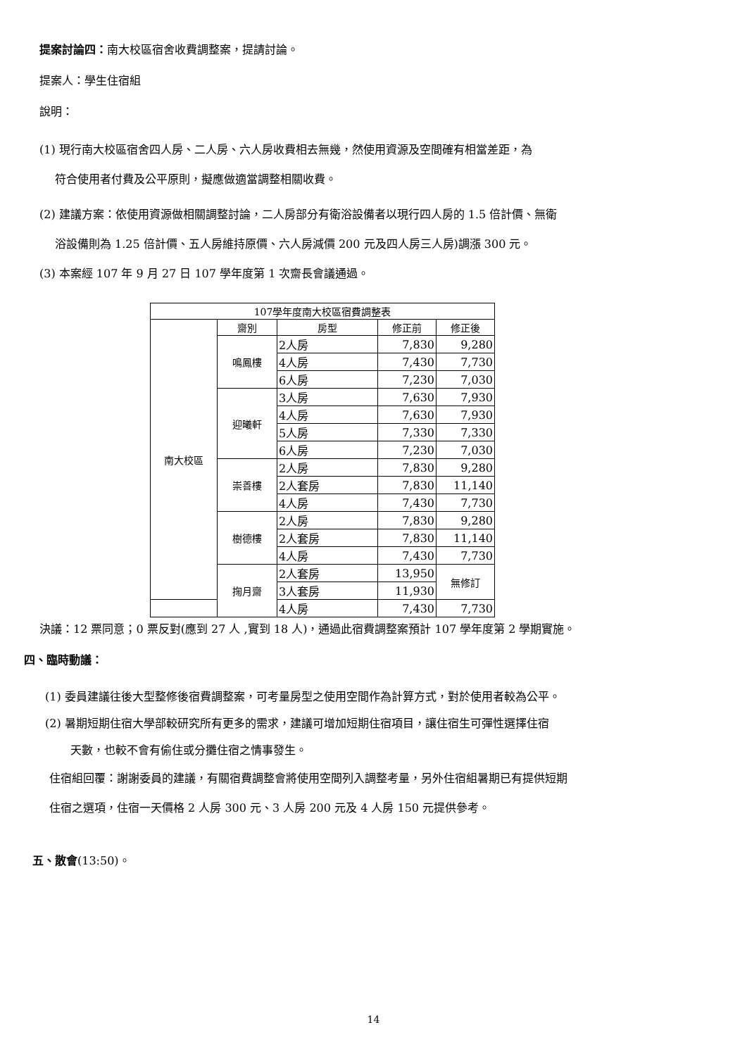提案討論四：南大校區宿舍收費調整案，提請討論。
提案人：學生住宿組
說明：
(1) 現行南大校區宿舍四人房、二人房、六人房收費相去無幾，然使用資源及空間確有相當差距，為
符合使用者付費及公平原則，擬應做適當調整相關收費。
(2) 建議方案：依使用資源做相關調整討論，二人房部分有衛浴設備者以現行四人房的 1.5 倍計價、無衛
浴設備則為 1.25 倍計價、五人房維持原價、六人房減價 200 元及四人房三人房)調漲 300 元。
(3) 本案經 107 年 9 月 27 日 107 學年度第 1 次齋長會議通過。
| 107學年度南大校區宿費調整表 | | | | |
| --- | --- | --- | --- | --- |
| 南大校區 | 齋別 | 房型 | 修正前 | 修正後 |
| | 鳴鳳樓 | 2人房 | 7,830 | 9,280 |
| | | 4人房 | 7,430 | 7,730 |
| | | 6人房 | 7,230 | 7,030 |
| | 迎曦軒 | 3人房 | 7,630 | 7,930 |
| | | 4人房 | 7,630 | 7,930 |
| | | 5人房 | 7,330 | 7,330 |
| | | 6人房 | 7,230 | 7,030 |
| | 崇善樓 | 2人房 | 7,830 | 9,280 |
| | | 2人套房 | 7,830 | 11,140 |
| | | 4人房 | 7,430 | 7,730 |
| | 樹德樓 | 2人房 | 7,830 | 9,280 |
| | | 2人套房 | 7,830 | 11,140 |
| | | 4人房 | 7,430 | 7,730 |
| | 掬月齋 | 2人套房 | 13,950 | 無修訂 |
| | | 3人套房 | 11,930 | |
| | | 4人房 | 7,430 | 7,730 |
決議：12 票同意；0 票反對(應到 27 人 ,實到 18 人)，通過此宿費調整案預計 107 學年度第 2 學期實施。
四、臨時動議：
(1) 委員建議往後大型整修後宿費調整案，可考量房型之使用空間作為計算方式，對於使用者較為公平。
(2) 暑期短期住宿大學部較研究所有更多的需求，建議可增加短期住宿項目，讓住宿生可彈性選擇住宿
天數，也較不會有偷住或分攤住宿之情事發生。
住宿組回覆：謝謝委員的建議，有關宿費調整會將使用空間列入調整考量，另外住宿組暑期已有提供短期
住宿之選項，住宿一天價格 2 人房 300 元、3 人房 200 元及 4 人房 150 元提供參考。
五、散會(13:50)。
14